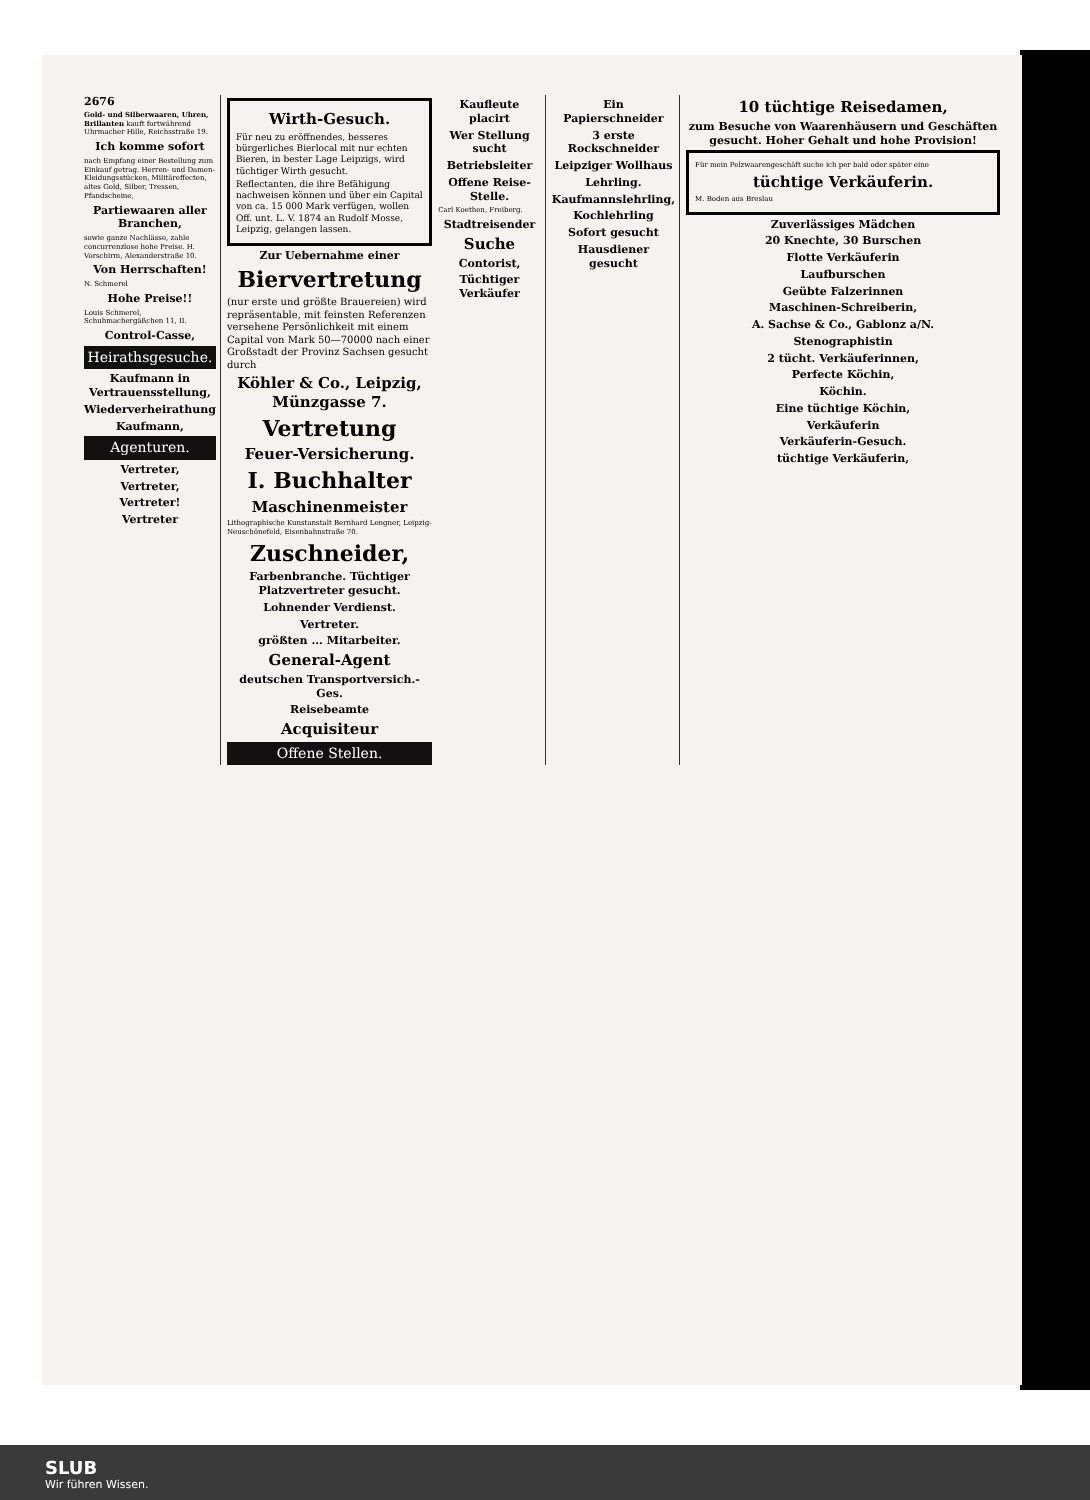2676
Gold- und Silberwaaren, Uhren, Brillanten kauft fortwährend Uhrmacher Hille, Reichsstraße 19.
Ich komme sofort
nach Empfang einer Bestellung zum Einkauf getrag. Herren- und Damen-Kleidungsstücken, Militäreffecten, altes Gold, Silber, Tressen, Pfandscheine,
Partiewaaren aller Branchen,
sowie ganze Nachlässe, zahle concurrenzlose hohe Preise. H. Vorschirm, Alexanderstraße 10.
Von Herrschaften!
N. Schmerel
Hohe Preise!!
Louis Schmerel, Schuhmachergäßchen 11, II.
Control-Casse,
Heirathsgesuche.
Kaufmann in Vertrauensstellung,
Wiederverheirathung
Kaufmann,
Agenturen.
Vertreter,
Vertreter,
Vertreter!
Vertreter
Wirth-Gesuch.
Für neu zu eröffnendes, besseres bürgerliches Bierlocal mit nur echten Bieren, in bester Lage Leipzigs, wird tüchtiger Wirth gesucht.
Reflectanten, die ihre Befähigung nachweisen können und über ein Capital von ca. 15 000 Mark verfügen, wollen Off. unt. L. V. 1874 an Rudolf Mosse, Leipzig, gelangen lassen.
Zur Uebernahme einer
Biervertretung
(nur erste und größte Brauereien) wird repräsentable, mit feinsten Referenzen versehene Persönlichkeit mit einem Capital von Mark 50—70000 nach einer Großstadt der Provinz Sachsen gesucht durch
Köhler & Co., Leipzig, Münzgasse 7.
Vertretung
Feuer-Versicherung.
I. Buchhalter
Maschinenmeister
Lithographische Kunstanstalt Bernhard Lengner, Leipzig-Neuschönefeld, Eisenbahnstraße 70.
Zuschneider,
Farbenbranche. Tüchtiger Platzvertreter gesucht.
Lohnender Verdienst.
Vertreter.
größten ... Mitarbeiter.
General-Agent
deutschen Transportversich.-Ges.
Reisebeamte
Acquisiteur
Offene Stellen.
Kaufleute placirt
Wer Stellung sucht
Betriebsleiter
Offene Reise-Stelle.
Carl Koethen, Freiberg.
Stadtreisender
Suche
Contorist,
Tüchtiger Verkäufer
Ein Papierschneider
3 erste Rockschneider
Leipziger Wollhaus
Lehrling.
Kaufmannslehrling,
Kochlehrling
Sofort gesucht
Hausdiener gesucht
10 tüchtige Reisedamen,
zum Besuche von Waarenhäusern und Geschäften gesucht. Hoher Gehalt und hohe Provision!
Für mein Pelzwaarengeschäft suche ich per bald oder später eine
tüchtige Verkäuferin.
M. Boden aus Breslau
Zuverlässiges Mädchen
20 Knechte, 30 Burschen
Flotte Verkäuferin
Laufburschen
Geübte Falzerinnen
Maschinen-Schreiberin,
A. Sachse & Co., Gablonz a/N.
Stenographistin
2 tücht. Verkäuferinnen,
Perfecte Köchin,
Köchin.
Eine tüchtige Köchin,
Verkäuferin
Verkäuferin-Gesuch.
tüchtige Verkäuferin,
SLUB
Wir führen Wissen.